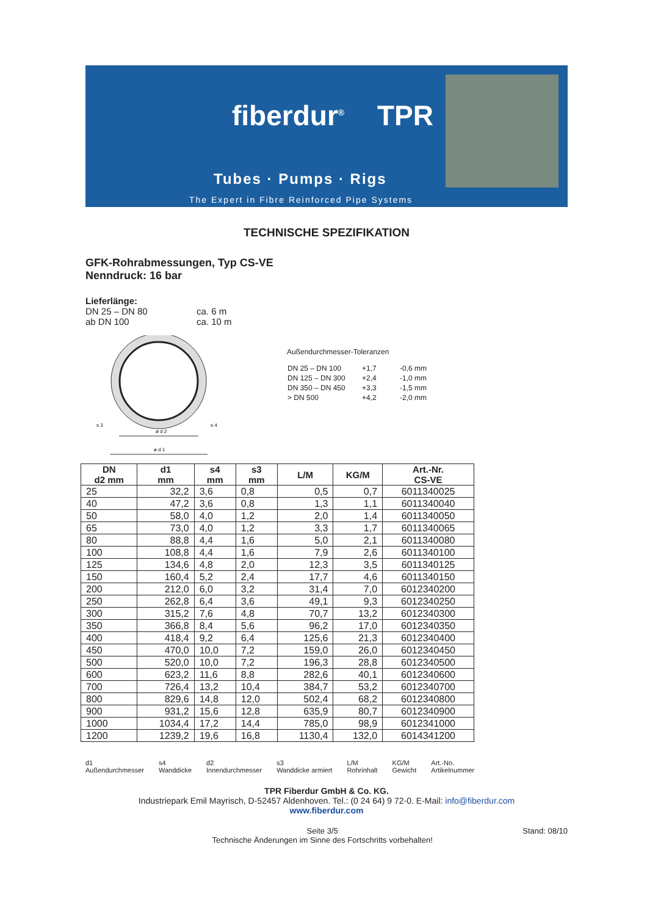fiberdur<sup>®</sup> TPR
Tubes · Pumps · Rigs
The Expert in Fibre Reinforced Pipe Systems
TECHNISCHE SPEZIFIKATION
GFK-Rohrabmessungen, Typ CS-VE
Nenndruck: 16 bar
Lieferlänge:
DN 25 – DN 80 ca. 6 m
ab DN 100 ca. 10 m
s 3
s 4
ø d 2
ø d 1
Außendurchmesser-Toleranzen
| DN 25 – DN 100 | +1,7 | -0,6 mm |
| DN 125 – DN 300 | +2,4 | -1,0 mm |
| DN 350 – DN 450 | +3,3 | -1,5 mm |
| > DN 500 | +4,2 | -2,0 mm |
| DN d2 mm | d1 mm | s4 mm | s3 mm | L/M | KG/M | Art.-Nr. CS-VE |
| --- | --- | --- | --- | --- | --- | --- |
| 25 | 32,2 | 3,6 | 0,8 | 0,5 | 0,7 | 6011340025 |
| 40 | 47,2 | 3,6 | 0,8 | 1,3 | 1,1 | 6011340040 |
| 50 | 58,0 | 4,0 | 1,2 | 2,0 | 1,4 | 6011340050 |
| 65 | 73,0 | 4,0 | 1,2 | 3,3 | 1,7 | 6011340065 |
| 80 | 88,8 | 4,4 | 1,6 | 5,0 | 2,1 | 6011340080 |
| 100 | 108,8 | 4,4 | 1,6 | 7,9 | 2,6 | 6011340100 |
| 125 | 134,6 | 4,8 | 2,0 | 12,3 | 3,5 | 6011340125 |
| 150 | 160,4 | 5,2 | 2,4 | 17,7 | 4,6 | 6011340150 |
| 200 | 212,0 | 6,0 | 3,2 | 31,4 | 7,0 | 6012340200 |
| 250 | 262,8 | 6,4 | 3,6 | 49,1 | 9,3 | 6012340250 |
| 300 | 315,2 | 7,6 | 4,8 | 70,7 | 13,2 | 6012340300 |
| 350 | 366,8 | 8,4 | 5,6 | 96,2 | 17,0 | 6012340350 |
| 400 | 418,4 | 9,2 | 6,4 | 125,6 | 21,3 | 6012340400 |
| 450 | 470,0 | 10,0 | 7,2 | 159,0 | 26,0 | 6012340450 |
| 500 | 520,0 | 10,0 | 7,2 | 196,3 | 28,8 | 6012340500 |
| 600 | 623,2 | 11,6 | 8,8 | 282,6 | 40,1 | 6012340600 |
| 700 | 726,4 | 13,2 | 10,4 | 384,7 | 53,2 | 6012340700 |
| 800 | 829,6 | 14,8 | 12,0 | 502,4 | 68,2 | 6012340800 |
| 900 | 931,2 | 15,6 | 12,8 | 635,9 | 80,7 | 6012340900 |
| 1000 | 1034,4 | 17,2 | 14,4 | 785,0 | 98,9 | 6012341000 |
| 1200 | 1239,2 | 19,6 | 16,8 | 1130,4 | 132,0 | 6014341200 |
d1
Außendurchmesser
s4
Wanddicke
d2
Innendurchmesser
s3
Wanddicke armiert
L/M
Rohrinhalt
KG/M
Gewicht
Art.-No.
Artikelnummer
TPR Fiberdur GmbH & Co. KG.
Industriepark Emil Mayrisch, D-52457 Aldenhoven. Tel.: (0 24 64) 9 72-0. E-Mail: info@fiberdur.com
www.fiberdur.com
Seite 3/5
Technische Änderungen im Sinne des Fortschritts vorbehalten!
Stand: 08/10